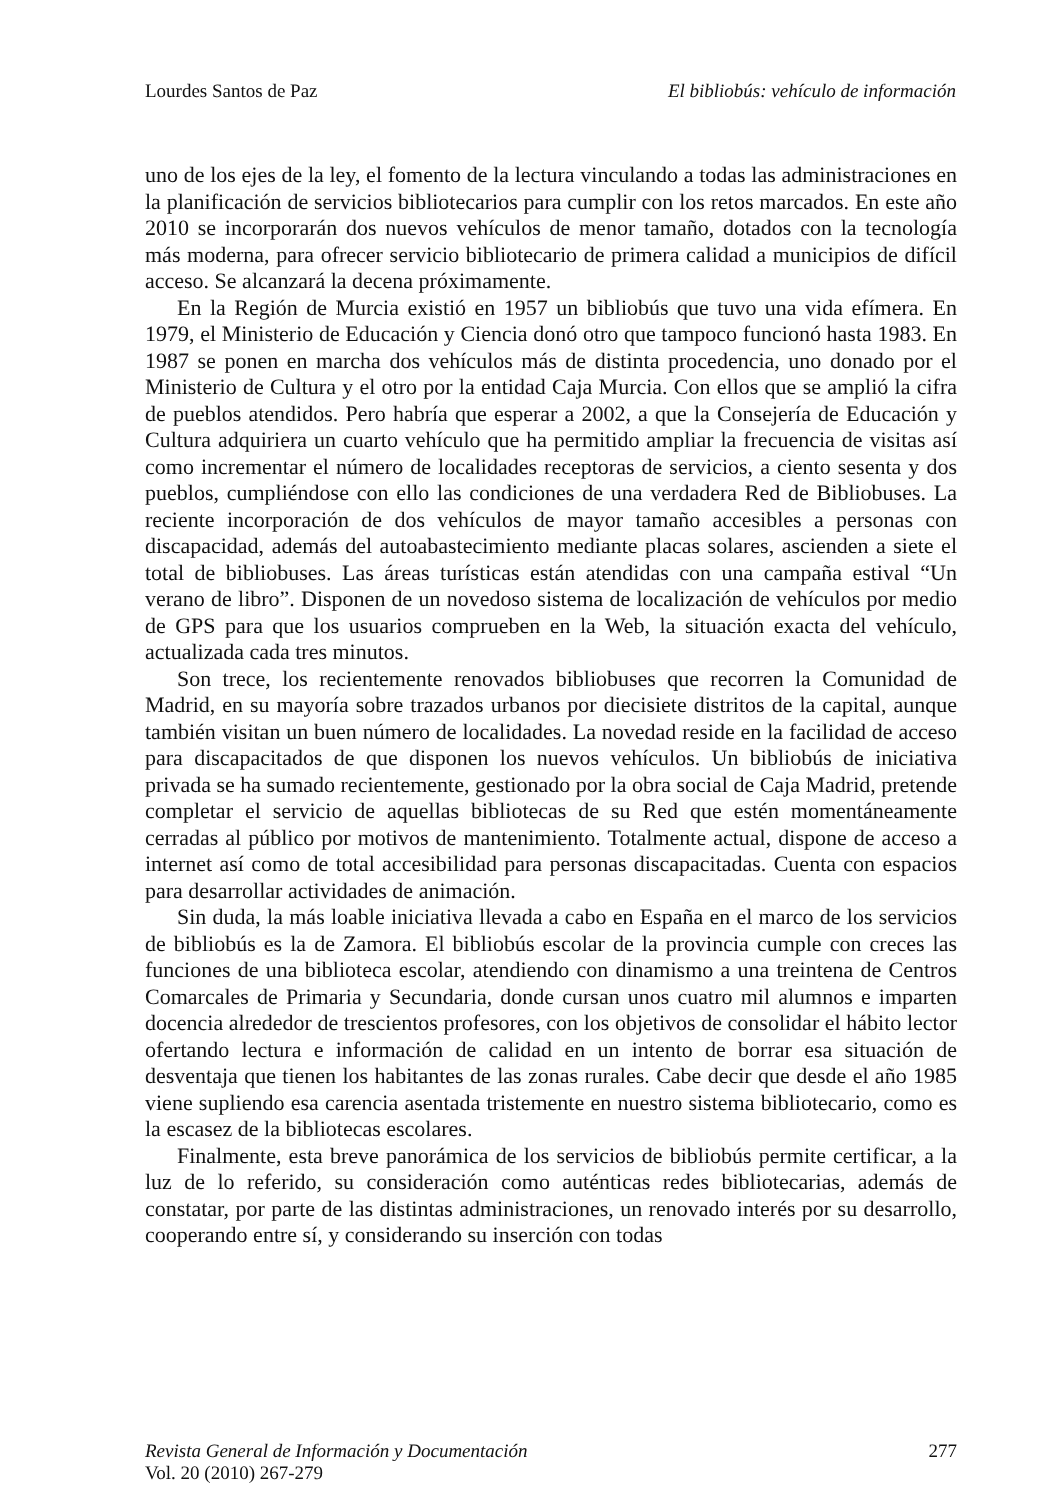Lourdes Santos de Paz El bibliobús: vehículo de información
uno de los ejes de la ley, el fomento de la lectura vinculando a todas las administraciones en la planificación de servicios bibliotecarios para cumplir con los retos marcados. En este año 2010 se incorporarán dos nuevos vehículos de menor tamaño, dotados con la tecnología más moderna, para ofrecer servicio bibliotecario de primera calidad a municipios de difícil acceso. Se alcanzará la decena próximamente.
En la Región de Murcia existió en 1957 un bibliobús que tuvo una vida efímera. En 1979, el Ministerio de Educación y Ciencia donó otro que tampoco funcionó hasta 1983. En 1987 se ponen en marcha dos vehículos más de distinta procedencia, uno donado por el Ministerio de Cultura y el otro por la entidad Caja Murcia. Con ellos que se amplió la cifra de pueblos atendidos. Pero habría que esperar a 2002, a que la Consejería de Educación y Cultura adquiriera un cuarto vehículo que ha permitido ampliar la frecuencia de visitas así como incrementar el número de localidades receptoras de servicios, a ciento sesenta y dos pueblos, cumpliéndose con ello las condiciones de una verdadera Red de Bibliobuses. La reciente incorporación de dos vehículos de mayor tamaño accesibles a personas con discapacidad, además del autoabastecimiento mediante placas solares, ascienden a siete el total de bibliobuses. Las áreas turísticas están atendidas con una campaña estival “Un verano de libro”. Disponen de un novedoso sistema de localización de vehículos por medio de GPS para que los usuarios comprueben en la Web, la situación exacta del vehículo, actualizada cada tres minutos.
Son trece, los recientemente renovados bibliobuses que recorren la Comunidad de Madrid, en su mayoría sobre trazados urbanos por diecisiete distritos de la capital, aunque también visitan un buen número de localidades. La novedad reside en la facilidad de acceso para discapacitados de que disponen los nuevos vehículos. Un bibliobús de iniciativa privada se ha sumado recientemente, gestionado por la obra social de Caja Madrid, pretende completar el servicio de aquellas bibliotecas de su Red que estén momentáneamente cerradas al público por motivos de mantenimiento. Totalmente actual, dispone de acceso a internet así como de total accesibilidad para personas discapacitadas. Cuenta con espacios para desarrollar actividades de animación.
Sin duda, la más loable iniciativa llevada a cabo en España en el marco de los servicios de bibliobús es la de Zamora. El bibliobús escolar de la provincia cumple con creces las funciones de una biblioteca escolar, atendiendo con dinamismo a una treintena de Centros Comarcales de Primaria y Secundaria, donde cursan unos cuatro mil alumnos e imparten docencia alrededor de trescientos profesores, con los objetivos de consolidar el hábito lector ofertando lectura e información de calidad en un intento de borrar esa situación de desventaja que tienen los habitantes de las zonas rurales. Cabe decir que desde el año 1985 viene supliendo esa carencia asentada tristemente en nuestro sistema bibliotecario, como es la escasez de la bibliotecas escolares.
Finalmente, esta breve panorámica de los servicios de bibliobús permite certificar, a la luz de lo referido, su consideración como auténticas redes bibliotecarias, además de constatar, por parte de las distintas administraciones, un renovado interés por su desarrollo, cooperando entre sí, y considerando su inserción con todas
Revista General de Información y Documentación
Vol. 20 (2010) 267-279
277